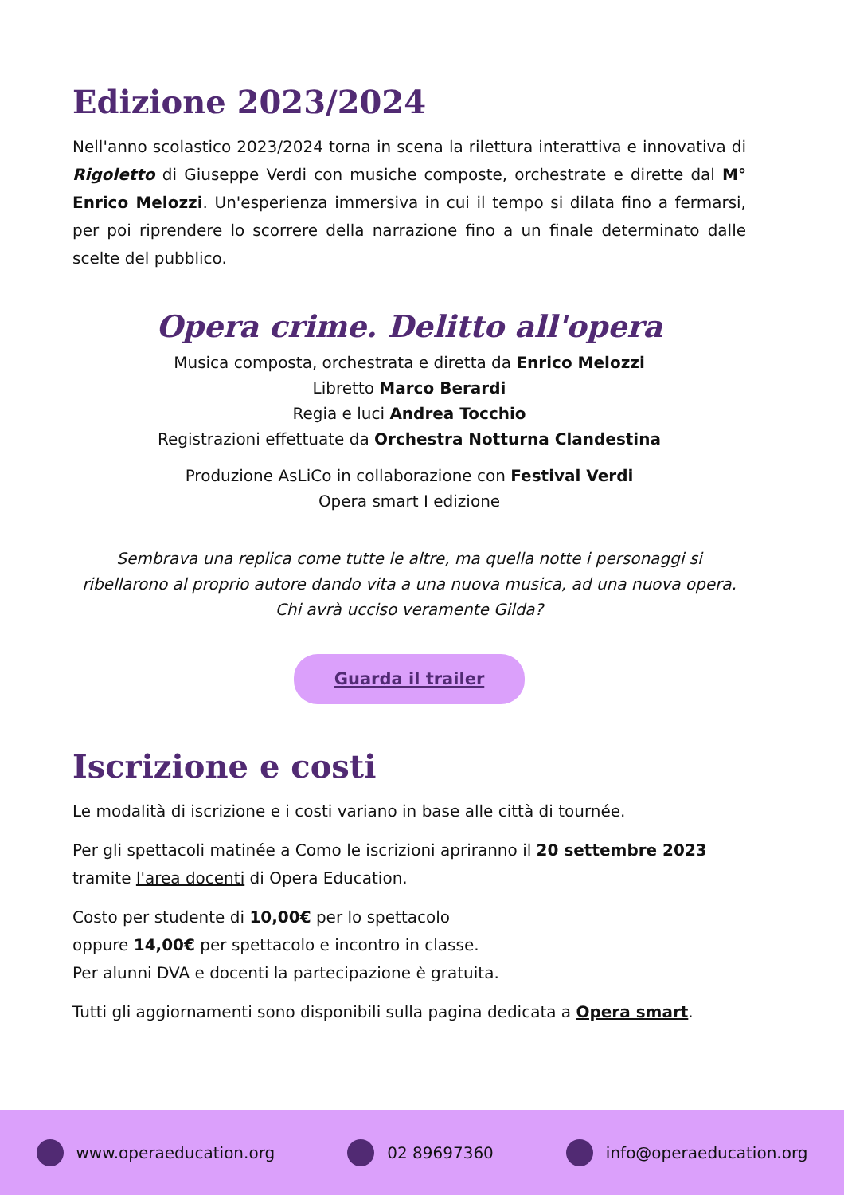Edizione 2023/2024
Nell'anno scolastico 2023/2024 torna in scena la rilettura interattiva e innovativa di Rigoletto di Giuseppe Verdi con musiche composte, orchestrate e dirette dal M° Enrico Melozzi. Un'esperienza immersiva in cui il tempo si dilata fino a fermarsi, per poi riprendere lo scorrere della narrazione fino a un finale determinato dalle scelte del pubblico.
Opera crime. Delitto all'opera
Musica composta, orchestrata e diretta da Enrico Melozzi
Libretto Marco Berardi
Regia e luci Andrea Tocchio
Registrazioni effettuate da Orchestra Notturna Clandestina
Produzione AsLiCo in collaborazione con Festival Verdi
Opera smart I edizione
Sembrava una replica come tutte le altre, ma quella notte i personaggi si ribellarono al proprio autore dando vita a una nuova musica, ad una nuova opera.
Chi avrà ucciso veramente Gilda?
Guarda il trailer
Iscrizione e costi
Le modalità di iscrizione e i costi variano in base alle città di tournée.
Per gli spettacoli matinée a Como le iscrizioni apriranno il 20 settembre 2023 tramite l'area docenti di Opera Education.
Costo per studente di 10,00€ per lo spettacolo
oppure 14,00€ per spettacolo e incontro in classe.
Per alunni DVA e docenti la partecipazione è gratuita.
Tutti gli aggiornamenti sono disponibili sulla pagina dedicata a Opera smart.
www.operaeducation.org 02 89697360 info@operaeducation.org